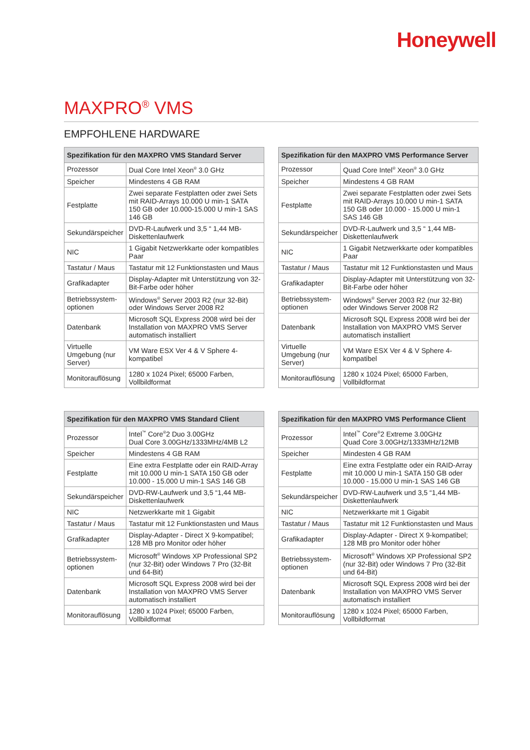Honeywell
MAXPRO<sup>®</sup> VMS
EMPFOHLENE HARDWARE
| Spezifikation für den MAXPRO VMS Standard Server | |
| --- | --- |
| Prozessor | Dual Core Intel Xeon<sup>®</sup> 3.0 GHz |
| Speicher | Mindestens 4 GB RAM |
| Festplatte | Zwei separate Festplatten oder zwei Sets mit RAID-Arrays 10.000 U min-1 SATA 150 GB oder 10.000-15.000 U min-1 SAS 146 GB |
| Sekundärspeicher | DVD-R-Laufwerk und 3,5 “ 1,44 MB-Diskettenlaufwerk |
| NIC | 1 Gigabit Netzwerkkarte oder kompatibles Paar |
| Tastatur / Maus | Tastatur mit 12 Funktionstasten und Maus |
| Grafikadapter | Display-Adapter mit Unterstützung von 32-Bit-Farbe oder höher |
| Betriebssystem-optionen | Windows<sup>®</sup> Server 2003 R2 (nur 32-Bit) oder Windows Server 2008 R2 |
| Datenbank | Microsoft SQL Express 2008 wird bei der Installation von MAXPRO VMS Server automatisch installiert |
| Virtuelle Umgebung (nur Server) | VM Ware ESX Ver 4 & V Sphere 4-kompatibel |
| Monitorauflösung | 1280 x 1024 Pixel; 65000 Farben, Vollbildformat |
| Spezifikation für den MAXPRO VMS Performance Server | |
| --- | --- |
| Prozessor | Quad Core Intel<sup>®</sup> Xeon<sup>®</sup> 3.0 GHz |
| Speicher | Mindestens 4 GB RAM |
| Festplatte | Zwei separate Festplatten oder zwei Sets mit RAID-Arrays 10.000 U min-1 SATA 150 GB oder 10.000 - 15.000 U min-1 SAS 146 GB |
| Sekundärspeicher | DVD-R-Laufwerk und 3,5 “ 1,44 MB-Diskettenlaufwerk |
| NIC | 1 Gigabit Netzwerkkarte oder kompatibles Paar |
| Tastatur / Maus | Tastatur mit 12 Funktionstasten und Maus |
| Grafikadapter | Display-Adapter mit Unterstützung von 32-Bit-Farbe oder höher |
| Betriebssystem-optionen | Windows<sup>®</sup> Server 2003 R2 (nur 32-Bit) oder Windows Server 2008 R2 |
| Datenbank | Microsoft SQL Express 2008 wird bei der Installation von MAXPRO VMS Server automatisch installiert |
| Virtuelle Umgebung (nur Server) | VM Ware ESX Ver 4 & V Sphere 4-kompatibel |
| Monitorauflösung | 1280 x 1024 Pixel; 65000 Farben, Vollbildformat |
| Spezifikation für den MAXPRO VMS Standard Client | |
| --- | --- |
| Prozessor | Intel<sup>™</sup> Core<sup>®</sup>2 Duo 3.00GHz Dual Core 3.00GHz/1333MHz/4MB L2 |
| Speicher | Mindestens 4 GB RAM |
| Festplatte | Eine extra Festplatte oder ein RAID-Array mit 10.000 U min-1 SATA 150 GB oder 10.000 - 15.000 U min-1 SAS 146 GB |
| Sekundärspeicher | DVD-RW-Laufwerk und 3,5 “1,44 MB-Diskettenlaufwerk |
| NIC | Netzwerkkarte mit 1 Gigabit |
| Tastatur / Maus | Tastatur mit 12 Funktionstasten und Maus |
| Grafikadapter | Display-Adapter - Direct X 9-kompatibel; 128 MB pro Monitor oder höher |
| Betriebssystem-optionen | Microsoft<sup>®</sup> Windows XP Professional SP2 (nur 32-Bit) oder Windows 7 Pro (32-Bit und 64-Bit) |
| Datenbank | Microsoft SQL Express 2008 wird bei der Installation von MAXPRO VMS Server automatisch installiert |
| Monitorauflösung | 1280 x 1024 Pixel; 65000 Farben, Vollbildformat |
| Spezifikation für den MAXPRO VMS Performance Client | |
| --- | --- |
| Prozessor | Intel<sup>™</sup> Core<sup>®</sup>2 Extreme 3.00GHz Quad Core 3.00GHz/1333MHz/12MB |
| Speicher | Mindesten 4 GB RAM |
| Festplatte | Eine extra Festplatte oder ein RAID-Array mit 10.000 U min-1 SATA 150 GB oder 10.000 - 15.000 U min-1 SAS 146 GB |
| Sekundärspeicher | DVD-RW-Laufwerk und 3,5 “1,44 MB-Diskettenlaufwerk |
| NIC | Netzwerkkarte mit 1 Gigabit |
| Tastatur / Maus | Tastatur mit 12 Funktionstasten und Maus |
| Grafikadapter | Display-Adapter - Direct X 9-kompatibel; 128 MB pro Monitor oder höher |
| Betriebssystem-optionen | Microsoft<sup>®</sup> Windows XP Professional SP2 (nur 32-Bit) oder Windows 7 Pro (32-Bit und 64-Bit) |
| Datenbank | Microsoft SQL Express 2008 wird bei der Installation von MAXPRO VMS Server automatisch installiert |
| Monitorauflösung | 1280 x 1024 Pixel; 65000 Farben, Vollbildformat |